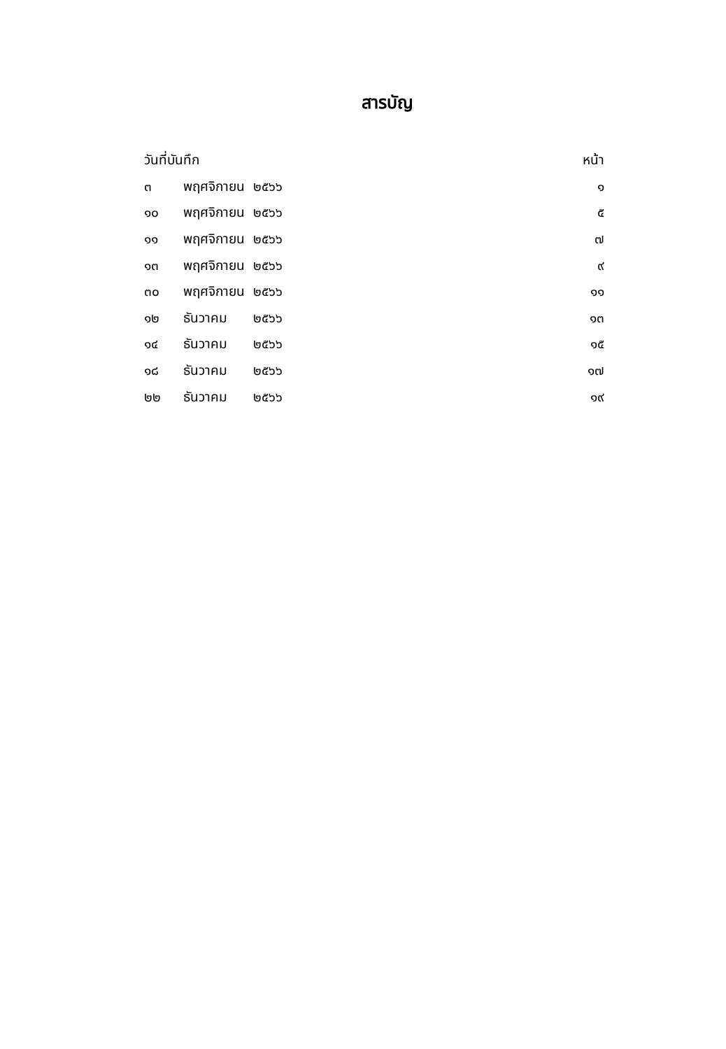สารบัญ
| วันที่บันทึก | | | หน้า |
| --- | --- | --- | --- |
| ๓ | พฤศจิกายน | ๒๕๖๖ | ๑ |
| ๑๐ | พฤศจิกายน | ๒๕๖๖ | ๕ |
| ๑๑ | พฤศจิกายน | ๒๕๖๖ | ๗ |
| ๑๓ | พฤศจิกายน | ๒๕๖๖ | ๙ |
| ๓๐ | พฤศจิกายน | ๒๕๖๖ | ๑๑ |
| ๑๒ | ธันวาคม | ๒๕๖๖ | ๑๓ |
| ๑๔ | ธันวาคม | ๒๕๖๖ | ๑๕ |
| ๑๘ | ธันวาคม | ๒๕๖๖ | ๑๗ |
| ๒๒ | ธันวาคม | ๒๕๖๖ | ๑๙ |